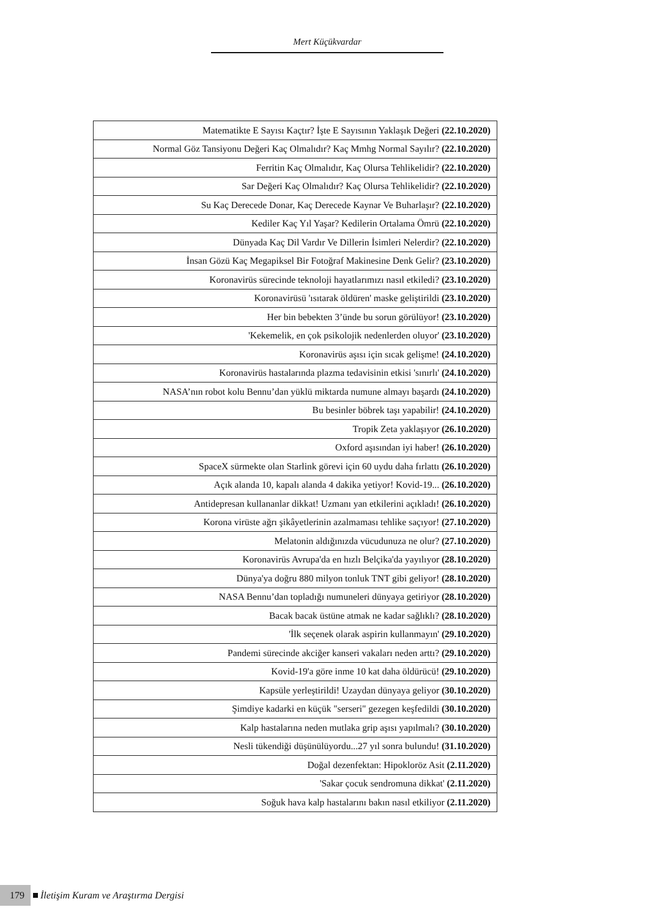Mert Küçükvardar
| Matematikte E Sayısı Kaçtır? İşte E Sayısının Yaklaşık Değeri (22.10.2020) |
| Normal Göz Tansiyonu Değeri Kaç Olmalıdır? Kaç Mmhg Normal Sayılır? (22.10.2020) |
| Ferritin Kaç Olmalıdır, Kaç Olursa Tehlikelidir? (22.10.2020) |
| Sar Değeri Kaç Olmalıdır? Kaç Olursa Tehlikelidir? (22.10.2020) |
| Su Kaç Derecede Donar, Kaç Derecede Kaynar Ve Buharlaşır? (22.10.2020) |
| Kediler Kaç Yıl Yaşar? Kedilerin Ortalama Ömrü (22.10.2020) |
| Dünyada Kaç Dil Vardır Ve Dillerin İsimleri Nelerdir? (22.10.2020) |
| İnsan Gözü Kaç Megapiksel Bir Fotoğraf Makinesine Denk Gelir? (23.10.2020) |
| Koronavirüs sürecinde teknoloji hayatlarımızı nasıl etkiledi? (23.10.2020) |
| Koronavirüsü 'ısıtarak öldüren' maske geliştirildi (23.10.2020) |
| Her bin bebekten 3’ünde bu sorun görülüyor! (23.10.2020) |
| 'Kekemelik, en çok psikolojik nedenlerden oluyor' (23.10.2020) |
| Koronavirüs aşısı için sıcak gelişme! (24.10.2020) |
| Koronavirüs hastalarında plazma tedavisinin etkisi 'sınırlı' (24.10.2020) |
| NASA’nın robot kolu Bennu’dan yüklü miktarda numune almayı başardı (24.10.2020) |
| Bu besinler böbrek taşı yapabilir! (24.10.2020) |
| Tropik Zeta yaklaşıyor (26.10.2020) |
| Oxford aşısından iyi haber! (26.10.2020) |
| SpaceX sürmekte olan Starlink görevi için 60 uydu daha fırlattı (26.10.2020) |
| Açık alanda 10, kapalı alanda 4 dakika yetiyor! Kovid-19... (26.10.2020) |
| Antidepresan kullananlar dikkat! Uzmanı yan etkilerini açıkladı! (26.10.2020) |
| Korona virüste ağrı şikâyetlerinin azalmaması tehlike saçıyor! (27.10.2020) |
| Melatonin aldığınızda vücudunuza ne olur? (27.10.2020) |
| Koronavirüs Avrupa'da en hızlı Belçika'da yayılıyor (28.10.2020) |
| Dünya'ya doğru 880 milyon tonluk TNT gibi geliyor! (28.10.2020) |
| NASA Bennu’dan topladığı numuneleri dünyaya getiriyor (28.10.2020) |
| Bacak bacak üstüne atmak ne kadar sağlıklı? (28.10.2020) |
| 'İlk seçenek olarak aspirin kullanmayın' (29.10.2020) |
| Pandemi sürecinde akciğer kanseri vakaları neden arttı? (29.10.2020) |
| Kovid-19'a göre inme 10 kat daha öldürücü! (29.10.2020) |
| Kapsüle yerleştirildi! Uzaydan dünyaya geliyor (30.10.2020) |
| Şimdiye kadarki en küçük "serseri" gezegen keşfedildi (30.10.2020) |
| Kalp hastalarına neden mutlaka grip aşısı yapılmalı? (30.10.2020) |
| Nesli tükendiği düşünülüyordu...27 yıl sonra bulundu! (31.10.2020) |
| Doğal dezenfektan: Hipokloröz Asit (2.11.2020) |
| 'Sakar çocuk sendromuna dikkat' (2.11.2020) |
| Soğuk hava kalp hastalarını bakın nasıl etkiliyor (2.11.2020) |
179 İletişim Kuram ve Araştırma Dergisi